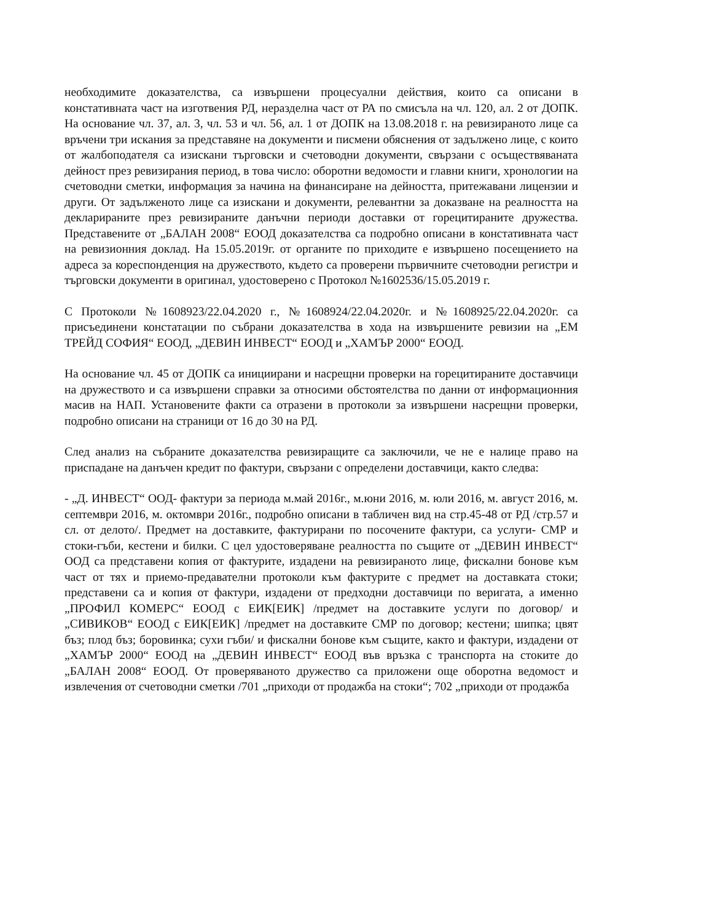необходимите доказателства, са извършени процесуални действия, които са описани в констативната част на изготвения РД, неразделна част от РА по смисъла на чл. 120, ал. 2 от ДОПК. На основание чл. 37, ал. 3, чл. 53 и чл. 56, ал. 1 от ДОПК на 13.08.2018 г. на ревизираното лице са връчени три искания за представяне на документи и писмени обяснения от задължено лице, с които от жалбоподателя са изискани търговски и счетоводни документи, свързани с осъществяваната дейност през ревизирания период, в това число: оборотни ведомости и главни книги, хронологии на счетоводни сметки, информация за начина на финансиране на дейността, притежавани лицензии и други. От задълженото лице са изискани и документи, релевантни за доказване на реалността на декларираните през ревизираните данъчни периоди доставки от горецитираните дружества. Представените от „БАЛАН 2008“ ЕООД доказателства са подробно описани в констативната част на ревизионния доклад. На 15.05.2019г. от органите по приходите е извършено посещението на адреса за кореспонденция на дружеството, където са проверени първичните счетоводни регистри и търговски документи в оригинал, удостоверено с Протокол №1602536/15.05.2019 г.
С Протоколи №1608923/22.04.2020 г., №1608924/22.04.2020г. и №1608925/22.04.2020г. са присъединени констатации по събрани доказателства в хода на извършените ревизии на „ЕМ ТРЕЙД СОФИЯ“ ЕООД, „ДЕВИН ИНВЕСТ“ ЕООД и „ХАМЪР 2000“ ЕООД.
На основание чл. 45 от ДОПК са инициирани и насрещни проверки на горецитираните доставчици на дружеството и са извършени справки за относими обстоятелства по данни от информационния масив на НАП. Установените факти са отразени в протоколи за извършени насрещни проверки, подробно описани на страници от 16 до 30 на РД.
След анализ на събраните доказателства ревизиращите са заключили, че не е налице право на приспадане на данъчен кредит по фактури, свързани с определени доставчици, както следва:
- „Д. ИНВЕСТ“ ООД- фактури за периода м.май 2016г., м.юни 2016, м. юли 2016, м. август 2016, м. септември 2016, м. октомври 2016г., подробно описани в табличен вид на стр.45-48 от РД /стр.57 и сл. от делото/. Предмет на доставките, фактурирани по посочените фактури, са услуги- СМР и стоки-гъби, кестени и билки. С цел удостоверяване реалността по същите от „ДЕВИН ИНВЕСТ“ ООД са представени копия от фактурите, издадени на ревизираното лице, фискални бонове към част от тях и приемо-предавателни протоколи към фактурите с предмет на доставката стоки; представени са и копия от фактури, издадени от предходни доставчици по веригата, а именно „ПРОФИЛ КОМЕРС“ ЕООД с ЕИК[ЕИК] /предмет на доставките услуги по договор/ и „СИВИКОВ“ ЕООД с ЕИК[ЕИК] /предмет на доставките СМР по договор; кестени; шипка; цвят бъз; плод бъз; боровинка; сухи гъби/ и фискални бонове към същите, както и фактури, издадени от „ХАМЪР 2000“ ЕООД на „ДЕВИН ИНВЕСТ“ ЕООД във връзка с транспорта на стоките до „БАЛАН 2008“ ЕООД. От проверяваното дружество са приложени още оборотна ведомост и извлечения от счетоводни сметки /701 „приходи от продажба на стоки“; 702 „приходи от продажба